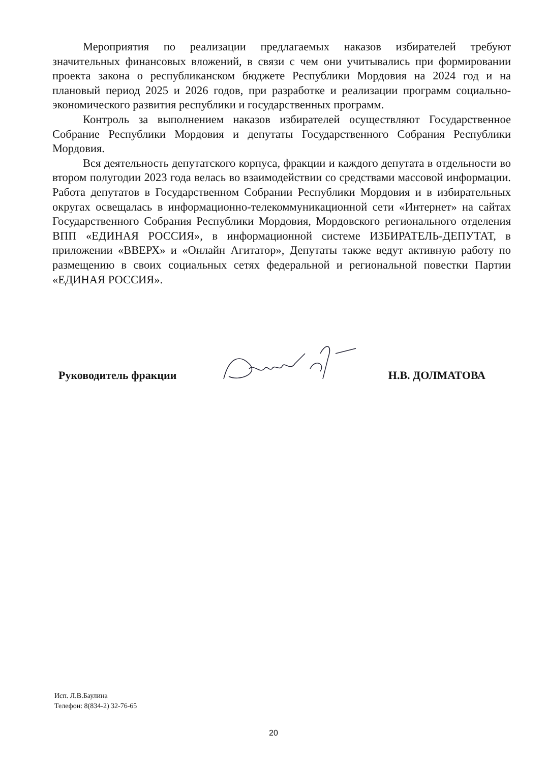Мероприятия по реализации предлагаемых наказов избирателей требуют значительных финансовых вложений, в связи с чем они учитывались при формировании проекта закона о республиканском бюджете Республики Мордовия на 2024 год и на плановый период 2025 и 2026 годов, при разработке и реализации программ социально-экономического развития республики и государственных программ.
Контроль за выполнением наказов избирателей осуществляют Государственное Собрание Республики Мордовия и депутаты Государственного Собрания Республики Мордовия.
Вся деятельность депутатского корпуса, фракции и каждого депутата в отдельности во втором полугодии 2023 года велась во взаимодействии со средствами массовой информации. Работа депутатов в Государственном Собрании Республики Мордовия и в избирательных округах освещалась в информационно-телекоммуникационной сети «Интернет» на сайтах Государственного Собрания Республики Мордовия, Мордовского регионального отделения ВПП «ЕДИНАЯ РОССИЯ», в информационной системе ИЗБИРАТЕЛЬ-ДЕПУТАТ, в приложении «ВВЕРХ» и «Онлайн Агитатор», Депутаты также ведут активную работу по размещению в своих социальных сетях федеральной и региональной повестки Партии «ЕДИНАЯ РОССИЯ».
Руководитель фракции Н.В. ДОЛМАТОВА
Исп. Л.В.Баулина
Телефон: 8(834-2) 32-76-65
20